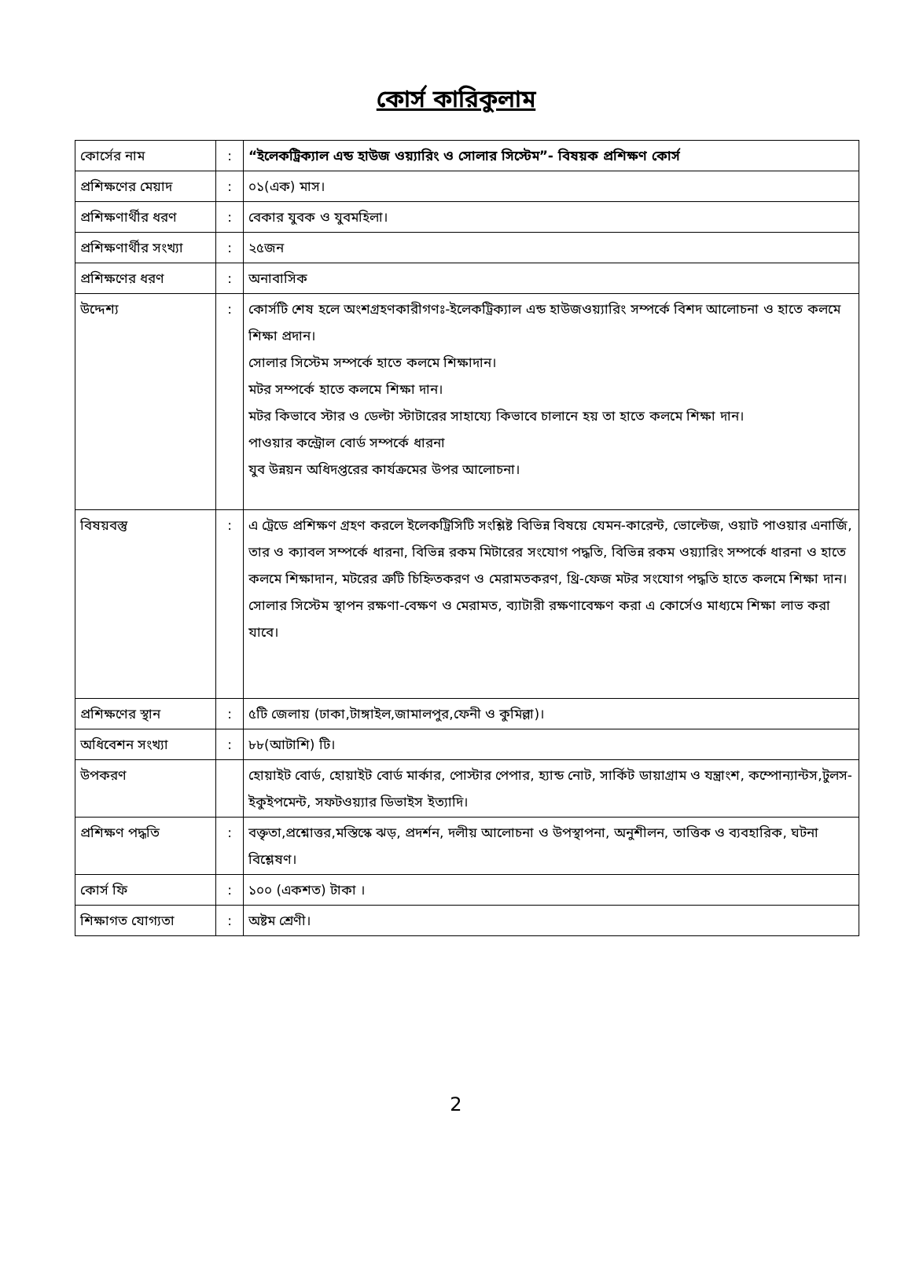কোর্স কারিকুলাম
| কোর্সের নাম | : | “ইলেকট্রিক্যাল এন্ড হাউজ ওয়্যারিং ও সোলার সিস্টেম”- বিষয়ক প্রশিক্ষণ কোর্স |
| প্রশিক্ষণের মেয়াদ | : | ০১(এক) মাস। |
| প্রশিক্ষণার্থীর ধরণ | : | বেকার যুবক ও যুবমহিলা। |
| প্রশিক্ষণার্থীর সংখ্যা | : | ২৫জন |
| প্রশিক্ষণের ধরণ | : | অনাবাসিক |
| উদ্দেশ্য | : | কোর্সটি শেষ হলে অংশগ্রহণকারীগণঃ-ইলেকট্রিক্যাল এন্ড হাউজওয়্যারিং সম্পর্কে বিশদ আলোচনা ও হাতে কলমে শিক্ষা প্রদান। সোলার সিস্টেম সম্পর্কে হাতে কলমে শিক্ষাদান। মটর সম্পর্কে হাতে কলমে শিক্ষা দান। মটর কিভাবে স্টার ও ডেল্টা স্টাটারের সাহায্যে কিভাবে চালানে হয় তা হাতে কলমে শিক্ষা দান। পাওয়ার কন্ট্রোল বোর্ড সম্পর্কে ধারনা যুব উন্নয়ন অধিদপ্তরের কার্যক্রমের উপর আলোচনা। |
| বিষয়বস্তু | : | এ ট্রেডে প্রশিক্ষণ গ্রহণ করলে ইলেকট্রিসিটি সংশ্লিষ্ট বিভিন্ন বিষয়ে যেমন-কারেন্ট, ভোল্টেজ, ওয়াট পাওয়ার এনার্জি, তার ও ক্যাবল সম্পর্কে ধারনা, বিভিন্ন রকম মিটারের সংযোগ পদ্ধতি, বিভিন্ন রকম ওয়্যারিং সম্পর্কে ধারনা ও হাতে কলমে শিক্ষাদান, মটরের ত্রুটি চিহ্নিতকরণ ও মেরামতকরণ, থ্রি-ফেজ মটর সংযোগ পদ্ধতি হাতে কলমে শিক্ষা দান।সোলার সিস্টেম স্থাপন রক্ষণা-বেক্ষণ ও মেরামত, ব্যাটারী রক্ষণাবেক্ষণ করা এ কোর্সেও মাধ্যমে শিক্ষা লাভ করা যাবে। |
| প্রশিক্ষণের স্থান | : | ৫টি জেলায় (ঢাকা,টাঙ্গাইল,জামালপুর,ফেনী ও কুমিল্লা)। |
| অধিবেশন সংখ্যা | : | ৮৮(আটাশি) টি। |
| উপকরণ | | হোয়াইট বোর্ড, হোয়াইট বোর্ড মার্কার, পোস্টার পেপার, হ্যান্ড নোট, সার্কিট ডায়াগ্রাম ও যন্ত্রাংশ, কম্পোন্যান্টস,টুলস- ইকুইপমেন্ট, সফটওয়্যার ডিভাইস ইত্যাদি। |
| প্রশিক্ষণ পদ্ধতি | : | বক্তৃতা,প্রশ্নোত্তর,মস্তিস্কে ঝড়, প্রদর্শন, দলীয় আলোচনা ও উপস্থাপনা, অনুশীলন, তাত্তিক ও ব্যবহারিক, ঘটনা বিশ্লেষণ। |
| কোর্স ফি | : | ১০০ (একশত) টাকা । |
| শিক্ষাগত যোগ্যতা | : | অষ্টম শ্রেণী। |
2